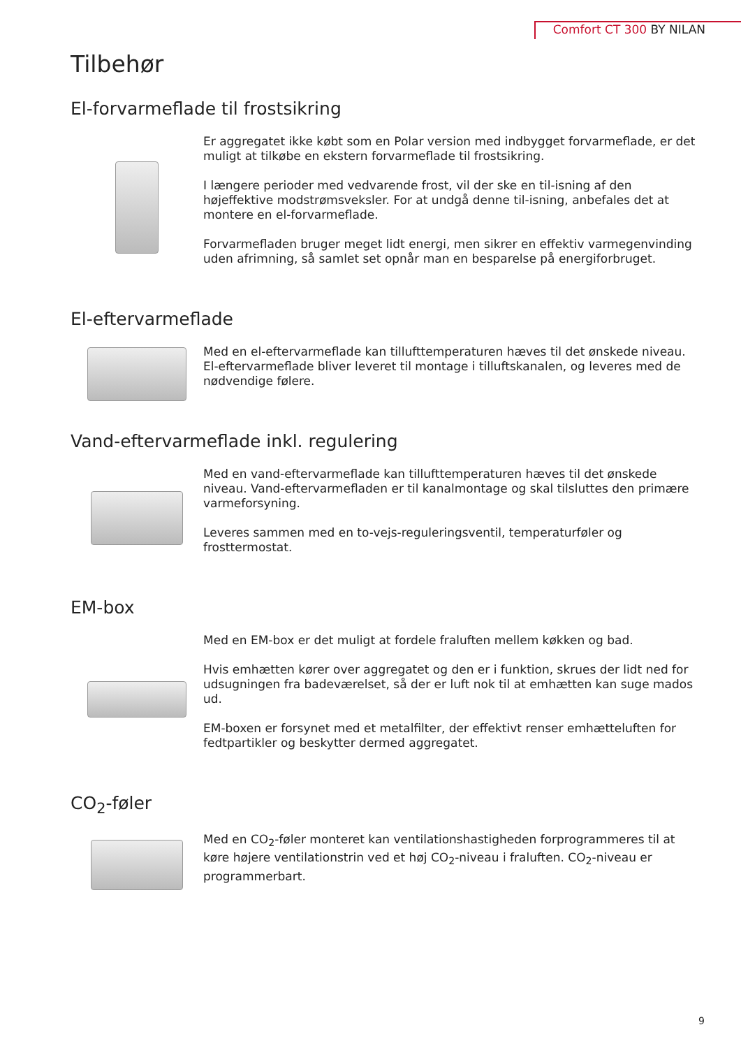Comfort CT 300 BY NILAN
Tilbehør
El-forvarmeflade til frostsikring
Er aggregatet ikke købt som en Polar version med indbygget forvarmeflade, er det muligt at tilkøbe en ekstern forvarmeflade til frostsikring.
I længere perioder med vedvarende frost, vil der ske en til-isning af den højeffektive modstrømsveksler. For at undgå denne til-isning, anbefales det at montere en el-forvarmeflade.
Forvarmefladen bruger meget lidt energi, men sikrer en effektiv varmegenvinding uden afrimning, så samlet set opnår man en besparelse på energiforbruget.
El-eftervarmeflade
Med en el-eftervarmeflade kan tillufttemperaturen hæves til det ønskede niveau. El-eftervarmeflade bliver leveret til montage i tilluftskanalen, og leveres med de nødvendige følere.
Vand-eftervarmeflade inkl. regulering
Med en vand-eftervarmeflade kan tillufttemperaturen hæves til det ønskede niveau. Vand-eftervarmefladen er til kanalmontage og skal tilsluttes den primære varmeforsyning.
Leveres sammen med en to-vejs-reguleringsventil, temperaturføler og frosttermostat.
EM-box
Med en EM-box er det muligt at fordele fraluften mellem køkken og bad.
Hvis emhætten kører over aggregatet og den er i funktion, skrues der lidt ned for udsugningen fra badeværelset, så der er luft nok til at emhætten kan suge mados ud.
EM-boxen er forsynet med et metalfilter, der effektivt renser emhætteluften for fedtpartikler og beskytter dermed aggregatet.
CO<sub>2</sub>-føler
Med en CO<sub>2</sub>-føler monteret kan ventilationshastigheden forprogrammeres til at køre højere ventilationstrin ved et høj CO<sub>2</sub>-niveau i fraluften. CO<sub>2</sub>-niveau er programmerbart.
9